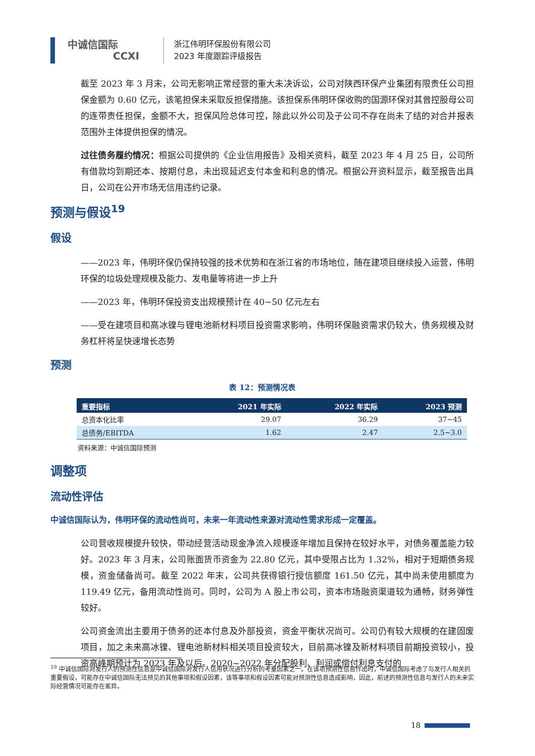中诚信国际
CCXI
浙江伟明环保股份有限公司
2023 年度跟踪评级报告
截至 2023 年 3 月末，公司无影响正常经营的重大未决诉讼，公司对陕西环保产业集团有限责任公司担保金额为 0.60 亿元，该笔担保未采取反担保措施。该担保系伟明环保收购的国源环保对其曾控股母公司的连带责任担保，金额不大，担保风险总体可控，除此以外公司及子公司不存在尚未了结的对合并报表范围外主体提供担保的情况。
过往债务履约情况：根据公司提供的《企业信用报告》及相关资料，截至 2023 年 4 月 25 日，公司所有借款均到期还本、按期付息，未出现延迟支付本金和利息的情况。根据公开资料显示，截至报告出具日，公司在公开市场无信用违约记录。
预测与假设<sup>19</sup>
假设
——2023 年，伟明环保仍保持较强的技术优势和在浙江省的市场地位，随在建项目继续投入运营，伟明环保的垃圾处理规模及能力、发电量等将进一步上升
——2023 年，伟明环保投资支出规模预计在 40~50 亿元左右
——受在建项目和高冰镍与锂电池新材料项目投资需求影响，伟明环保融资需求仍较大，债务规模及财务杠杆将呈快速增长态势
预测
表 12：预测情况表
| 重要指标 | 2021 年实际 | 2022 年实际 | 2023 预测 |
| --- | --- | --- | --- |
| 总资本化比率 | 29.07 | 36.29 | 37~45 |
| 总债务/EBITDA | 1.62 | 2.47 | 2.5~3.0 |
资料来源：中诚信国际预测
调整项
流动性评估
中诚信国际认为，伟明环保的流动性尚可，未来一年流动性来源对流动性需求形成一定覆盖。
公司营收规模提升较快，带动经营活动现金净流入规模逐年增加且保持在较好水平，对债务覆盖能力较好。2023 年 3 月末，公司账面货币资金为 22.80 亿元，其中受限占比为 1.32%，相对于短期债务规模，资金储备尚可。截至 2022 年末，公司共获得银行授信额度 161.50 亿元，其中尚未使用额度为 119.49 亿元，备用流动性尚可。同时，公司为 A 股上市公司，资本市场融资渠道较为通畅，财务弹性较好。
公司资金流出主要用于债务的还本付息及外部投资，资金平衡状况尚可。公司仍有较大规模的在建固废项目，加之未来高冰镍、锂电池新材料相关项目投资较大，目前高冰镍及新材料项目前期投资较小，投资高峰期预计为 2023 年及以后。2020~2022 年分配股利、利润或偿付利息支付的
<sup>19</sup> 中诚信国际对发行人的预测性信息是中诚信国际对发行人信用状况进行分析的考量因素之一。在该项预测性信息作出时，中诚信国际考虑了与发行人相关的重要假设，可能存在中诚信国际无法预见的其他事项和假设因素，该等事项和假设因素可能对预测性信息造成影响，因此，前述的预测性信息与发行人的未来实际经营情况可能存在差异。
18